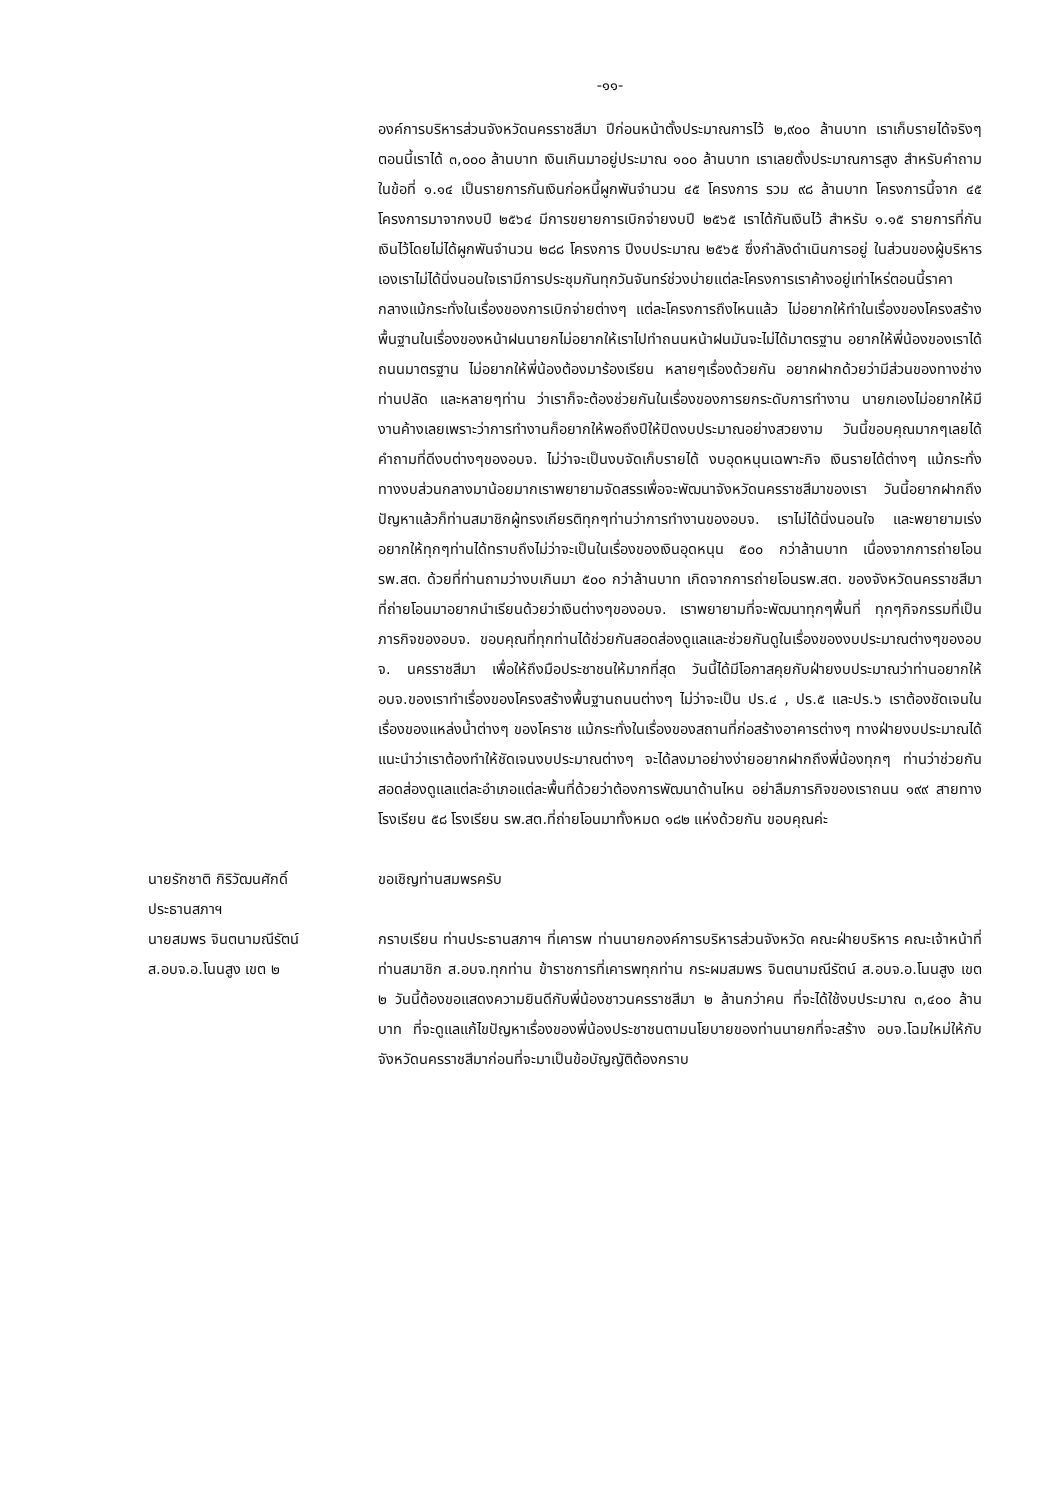-๑๑-
องค์การบริหารส่วนจังหวัดนครราชสีมา ปีก่อนหน้าตั้งประมาณการไว้ ๒,๙๐๐ ล้านบาท เราเก็บรายได้จริงๆ ตอนนี้เราได้ ๓,๐๐๐ ล้านบาท เงินเกินมาอยู่ประมาณ ๑๐๐ ล้านบาท เราเลยตั้งประมาณการสูง สำหรับคำถามในข้อที่ ๑.๑๔ เป็นรายการกันเงินก่อหนี้ผูกพันจำนวน ๔๕ โครงการ รวม ๙๘ ล้านบาท โครงการนี้จาก ๔๕ โครงการมาจากงบปี ๒๕๖๔ มีการขยายการเบิกจ่ายงบปี ๒๕๖๕ เราได้กันเงินไว้ สำหรับ ๑.๑๕ รายการที่กันเงินไว้โดยไม่ได้ผูกพันจำนวน ๒๘๘ โครงการ ปีงบประมาณ ๒๕๖๕ ซึ่งกำลังดำเนินการอยู่ ในส่วนของผู้บริหารเองเราไม่ได้นิ่งนอนใจเรามีการประชุมกันทุกวันจันทร์ช่วงบ่ายแต่ละโครงการเราค้างอยู่เท่าไหร่ตอนนี้ราคากลางแม้กระทั่งในเรื่องของการเบิกจ่ายต่างๆ แต่ละโครงการถึงไหนแล้ว ไม่อยากให้ทำในเรื่องของโครงสร้างพื้นฐานในเรื่องของหน้าฝนนายกไม่อยากให้เราไปทำถนนหน้าฝนมันจะไม่ได้มาตรฐาน อยากให้พี่น้องของเราได้ถนนมาตรฐาน ไม่อยากให้พี่น้องต้องมาร้องเรียน หลายๆเรื่องด้วยกัน อยากฝากด้วยว่ามีส่วนของทางช่าง ท่านปลัด และหลายๆท่าน ว่าเราก็จะต้องช่วยกันในเรื่องของการยกระดับการทำงาน นายกเองไม่อยากให้มีงานค้างเลยเพราะว่าการทำงานก็อยากให้พอถึงปีให้ปิดงบประมาณอย่างสวยงาม วันนี้ขอบคุณมากๆเลยได้คำถามที่ดีงบต่างๆของอบจ. ไม่ว่าจะเป็นงบจัดเก็บรายได้ งบอุดหนุนเฉพาะกิจ เงินรายได้ต่างๆ แม้กระทั่งทางงบส่วนกลางมาน้อยมากเราพยายามจัดสรรเพื่อจะพัฒนาจังหวัดนครราชสีมาของเรา วันนี้อยากฝากถึงปัญหาแล้วก็ท่านสมาชิกผู้ทรงเกียรติทุกๆท่านว่าการทำงานของอบจ. เราไม่ได้นิ่งนอนใจ และพยายามเร่งอยากให้ทุกๆท่านได้ทราบถึงไม่ว่าจะเป็นในเรื่องของเงินอุดหนุน ๕๐๐ กว่าล้านบาท เนื่องจากการถ่ายโอน รพ.สต. ด้วยที่ท่านถามว่างบเกินมา ๕๐๐ กว่าล้านบาท เกิดจากการถ่ายโอนรพ.สต. ของจังหวัดนครราชสีมา ที่ถ่ายโอนมาอยากนำเรียนด้วยว่าเงินต่างๆของอบจ. เราพยายามที่จะพัฒนาทุกๆพื้นที่ ทุกๆกิจกรรมที่เป็นภารกิจของอบจ. ขอบคุณที่ทุกท่านได้ช่วยกันสอดส่องดูแลและช่วยกันดูในเรื่องของงบประมาณต่างๆของอบจ. นครราชสีมา เพื่อให้ถึงมือประชาชนให้มากที่สุด วันนี้ได้มีโอกาสคุยกับฝ่ายงบประมาณว่าท่านอยากให้อบจ.ของเราทำเรื่องของโครงสร้างพื้นฐานถนนต่างๆ ไม่ว่าจะเป็น ปร.๔ , ปร.๕ และปร.๖ เราต้องชัดเจนในเรื่องของแหล่งน้ำต่างๆ ของโคราช แม้กระทั่งในเรื่องของสถานที่ก่อสร้างอาคารต่างๆ ทางฝ่ายงบประมาณได้แนะนำว่าเราต้องทำให้ชัดเจนงบประมาณต่างๆ จะได้ลงมาอย่างง่ายอยากฝากถึงพี่น้องทุกๆ ท่านว่าช่วยกันสอดส่องดูแลแต่ละอำเภอแต่ละพื้นที่ด้วยว่าต้องการพัฒนาด้านไหน อย่าลืมภารกิจของเราถนน ๑๙๙ สายทาง โรงเรียน ๕๘ โรงเรียน รพ.สต.ที่ถ่ายโอนมาทั้งหมด ๑๘๒ แห่งด้วยกัน ขอบคุณค่ะ
นายรักชาติ กิริวัฒนศักดิ์
ประธานสภาฯ
ขอเชิญท่านสมพรครับ
นายสมพร จินตนามณีรัตน์
ส.อบจ.อ.โนนสูง เขต ๒
กราบเรียน ท่านประธานสภาฯ ที่เคารพ ท่านนายกองค์การบริหารส่วนจังหวัด คณะฝ่ายบริหาร คณะเจ้าหน้าที่ ท่านสมาชิก ส.อบจ.ทุกท่าน ข้าราชการที่เคารพทุกท่าน กระผมสมพร จินตนามณีรัตน์ ส.อบจ.อ.โนนสูง เขต ๒ วันนี้ต้องขอแสดงความยินดีกับพี่น้องชาวนครราชสีมา ๒ ล้านกว่าคน ที่จะได้ใช้งบประมาณ ๓,๔๐๐ ล้านบาท ที่จะดูแลแก้ไขปัญหาเรื่องของพี่น้องประชาชนตามนโยบายของท่านนายกที่จะสร้าง อบจ.โฉมใหม่ให้กับจังหวัดนครราชสีมาก่อนที่จะมาเป็นข้อบัญญัติต้องกราบ